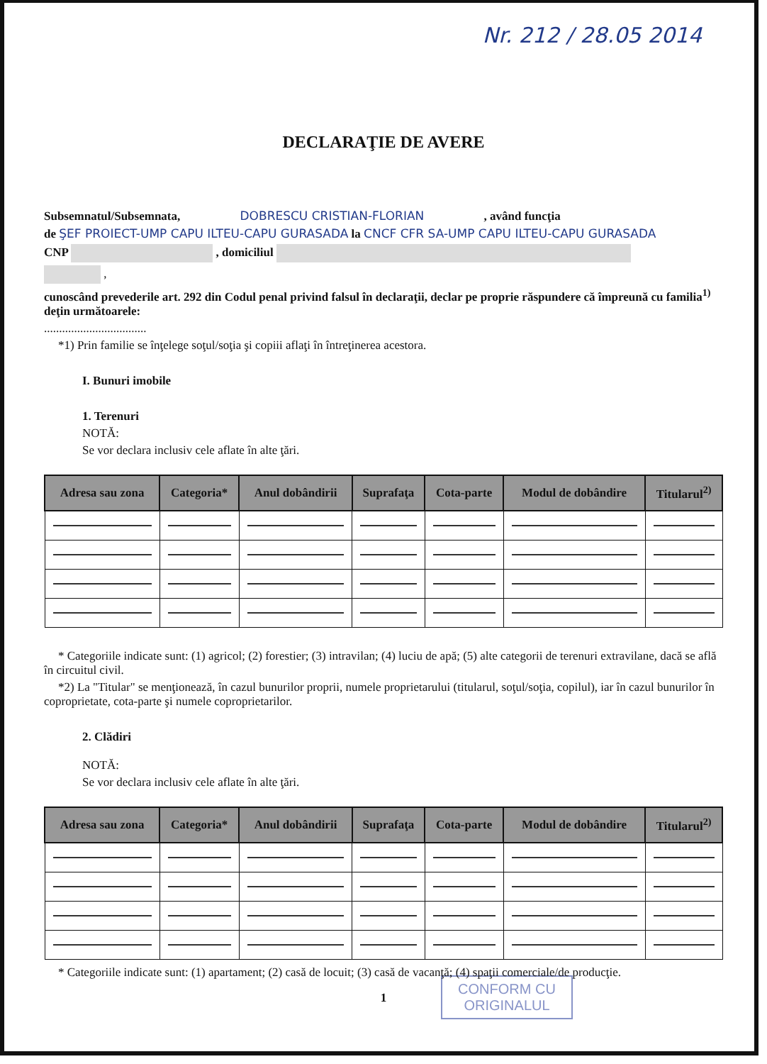Nr. 212 / 28.05 2014
DECLARAŢIE DE AVERE
Subsemnatul/Subsemnata, DOBRESCU CRISTIAN-FLORIAN , având funcţia
de ŞEF PROIECT-UMP CAPU ILTEU-CAPU GURASADA la CNCF CFR SA-UMP CAPU ILTEU-CAPU GURASADA
CNP , domiciliul
,
cunoscând prevederile art. 292 din Codul penal privind falsul în declaraţii, declar pe proprie răspundere că împreună cu familia<sup>1)</sup> deţin următoarele:
..................................
*1) Prin familie se înţelege soţul/soţia şi copiii aflaţi în întreţinerea acestora.
I. Bunuri imobile
1. Terenuri
NOTĂ:
Se vor declara inclusiv cele aflate în alte ţări.
| Adresa sau zona | Categoria* | Anul dobândirii | Suprafaţa | Cota-parte | Modul de dobândire | Titularul<sup>2)</sup> |
| --- | --- | --- | --- | --- | --- | --- |
* Categoriile indicate sunt: (1) agricol; (2) forestier; (3) intravilan; (4) luciu de apă; (5) alte categorii de terenuri extravilane, dacă se află în circuitul civil.
*2) La "Titular" se menţionează, în cazul bunurilor proprii, numele proprietarului (titularul, soţul/soţia, copilul), iar în cazul bunurilor în coproprietate, cota-parte şi numele coproprietarilor.
2. Clădiri
NOTĂ:
Se vor declara inclusiv cele aflate în alte ţări.
| Adresa sau zona | Categoria* | Anul dobândirii | Suprafaţa | Cota-parte | Modul de dobândire | Titularul<sup>2)</sup> |
| --- | --- | --- | --- | --- | --- | --- |
* Categoriile indicate sunt: (1) apartament; (2) casă de locuit; (3) casă de vacanţă; (4) spaţii comerciale/de producţie.
CONFORM CU
ORIGINALUL
1